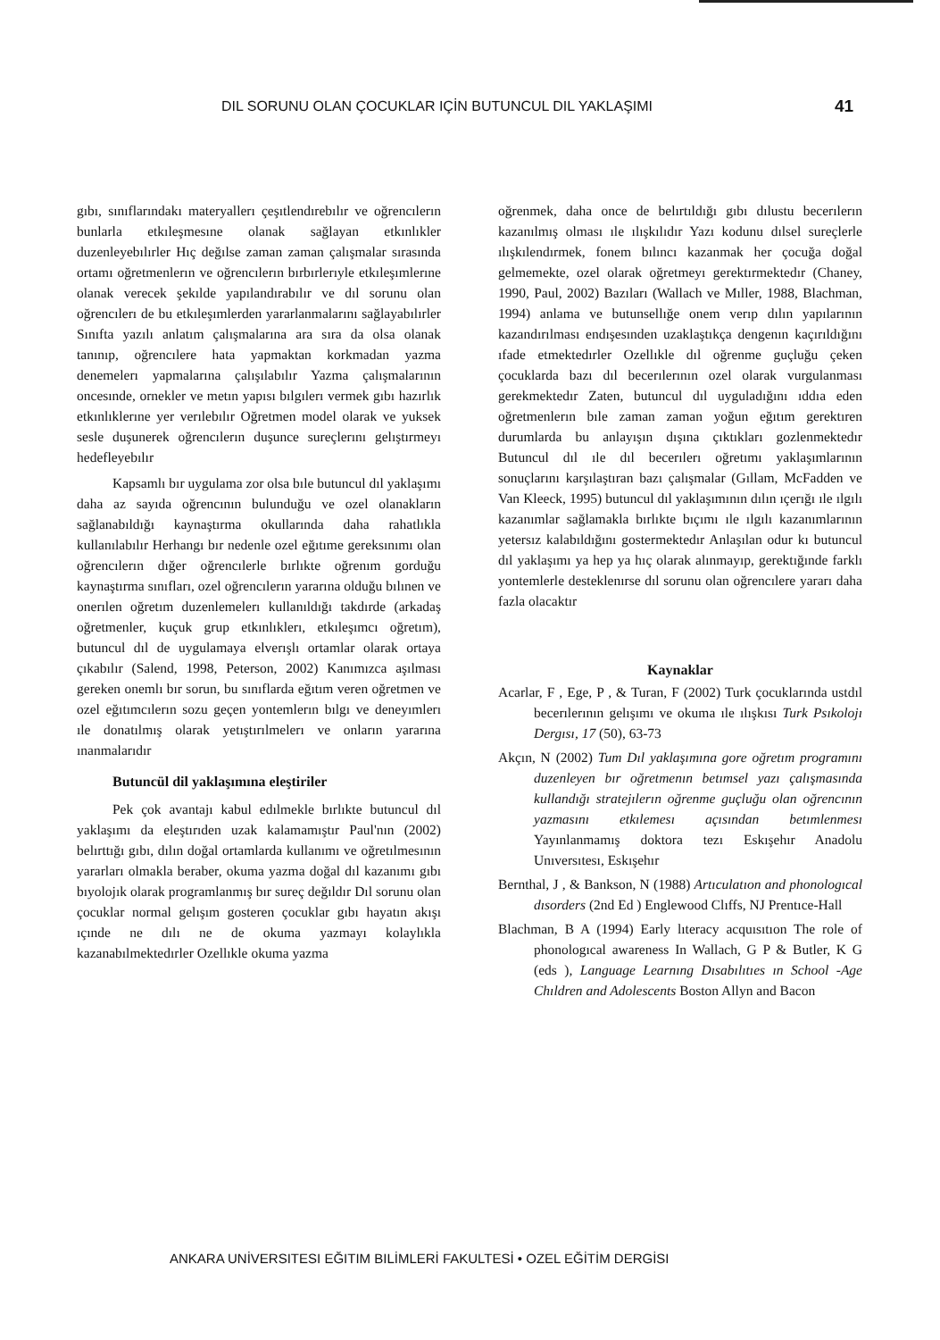DIL SORUNU OLAN ÇOCUKLAR IÇİN BUTUNCUL DIL YAKLAŞIMI 41
gıbı, sınıflarındakı materyallerı çeşıtlendırebılır ve oğrencılerın bunlarla etkıleşmesıne olanak sağlayan etkınlıkler duzenleyebılırler Hıç değılse zaman zaman çalışmalar sırasında ortamı oğretmenlerın ve oğrencılerın bırbırlerıyle etkıleşımlerıne olanak verecek şekılde yapılandırabılır ve dıl sorunu olan oğrencılerı de bu etkıleşımlerden yararlanmalarını sağlayabılırler Sınıfta yazılı anlatım çalışmalarına ara sıra da olsa olanak tanınıp, oğrencılere hata yapmaktan korkmadan yazma denemelerı yapmalarına çalışılabılır Yazma çalışmalarının oncesınde, ornekler ve metın yapısı bılgılerı vermek gıbı hazırlık etkınlıklerıne yer verılebılır Oğretmen model olarak ve yuksek sesle duşunerek oğrencılerın duşunce sureçlerını gelıştırmeyı hedefleyebılır
Kapsamlı bır uygulama zor olsa bıle butuncul dıl yaklaşımı daha az sayıda oğrencının bulunduğu ve ozel olanakların sağlanabıldığı kaynaştırma okullarında daha rahatlıkla kullanılabılır Herhangı bır nedenle ozel eğıtıme gereksınımı olan oğrencılerın dığer oğrencılerle bırlıkte oğrenım gorduğu kaynaştırma sınıfları, ozel oğrencılerın yararına olduğu bılınen ve onerılen oğretım duzenlemelerı kullanıldığı takdırde (arkadaş oğretmenler, kuçuk grup etkınlıklerı, etkıleşımcı oğretım), butuncul dıl de uygulamaya elverışlı ortamlar olarak ortaya çıkabılır (Salend, 1998, Peterson, 2002) Kanımızca aşılması gereken onemlı bır sorun, bu sınıflarda eğıtım veren oğretmen ve ozel eğıtımcılerın sozu geçen yontemlerın bılgı ve deneyımlerı ıle donatılmış olarak yetıştırılmelerı ve onların yararına ınanmalarıdır
Butuncül dil yaklaşımına eleştiriler
Pek çok avantajı kabul edılmekle bırlıkte butuncul dıl yaklaşımı da eleştırıden uzak kalamamıştır Paul'nın (2002) belırttığı gıbı, dılın doğal ortamlarda kullanımı ve oğretılmesının yararları olmakla beraber, okuma yazma doğal dıl kazanımı gıbı bıyolojık olarak programlanmış bır sureç değıldır Dıl sorunu olan çocuklar normal gelışım gosteren çocuklar gıbı hayatın akışı ıçınde ne dılı ne de okuma yazmayı kolaylıkla kazanabılmektedırler Ozellıkle okuma yazma
oğrenmek, daha once de belırtıldığı gıbı dılustu becerılerın kazanılmış olması ıle ılışkılıdır Yazı kodunu dılsel sureçlerle ılışkılendırmek, fonem bılıncı kazanmak her çocuğa doğal gelmemekte, ozel olarak oğretmeyı gerektırmektedır (Chaney, 1990, Paul, 2002) Bazıları (Wallach ve Mıller, 1988, Blachman, 1994) anlama ve butunsellığe onem verıp dılın yapılarının kazandırılması endışesınden uzaklaştıkça dengenın kaçırıldığını ıfade etmektedırler Ozellıkle dıl oğrenme guçluğu çeken çocuklarda bazı dıl becerılerının ozel olarak vurgulanması gerekmektedır Zaten, butuncul dıl uyguladığını ıddıa eden oğretmenlerın bıle zaman zaman yoğun eğıtım gerektıren durumlarda bu anlayışın dışına çıktıkları gozlenmektedır Butuncul dıl ıle dıl becerılerı oğretımı yaklaşımlarının sonuçlarını karşılaştıran bazı çalışmalar (Gıllam, McFadden ve Van Kleeck, 1995) butuncul dıl yaklaşımının dılın ıçerığı ıle ılgılı kazanımlar sağlamakla bırlıkte bıçımı ıle ılgılı kazanımlarının yetersız kalabıldığını gostermektedır Anlaşılan odur kı butuncul dıl yaklaşımı ya hep ya hıç olarak alınmayıp, gerektığınde farklı yontemlerle desteklenırse dıl sorunu olan oğrencılere yararı daha fazla olacaktır
Kaynaklar
Acarlar, F , Ege, P , & Turan, F (2002) Turk çocuklarında ustdıl becerılerının gelışımı ve okuma ıle ılışkısı Turk Psıkolojı Dergısı, 17 (50), 63-73
Akçın, N (2002) Tum Dıl yaklaşımına gore oğretım programını duzenleyen bır oğretmenın betımsel yazı çalışmasında kullandığı stratejılerın oğrenme guçluğu olan oğrencının yazmasını etkılemesı açısından betımlenmesı Yayınlanmamış doktora tezı Eskışehır Anadolu Unıversıtesı, Eskışehır
Bernthal, J , & Bankson, N (1988) Artıculatıon and phonologıcal dısorders (2nd Ed ) Englewood Clıffs, NJ Prentıce-Hall
Blachman, B A (1994) Early lıteracy acquısıtıon The role of phonologıcal awareness In Wallach, G P & Butler, K G (eds ), Language Learnıng Dısabılıtıes ın School -Age Chıldren and Adolescents Boston Allyn and Bacon
ANKARA UNİVERSITESI EĞITIM BILİMLERİ FAKULTESİ • OZEL EĞİTİM DERGİSI